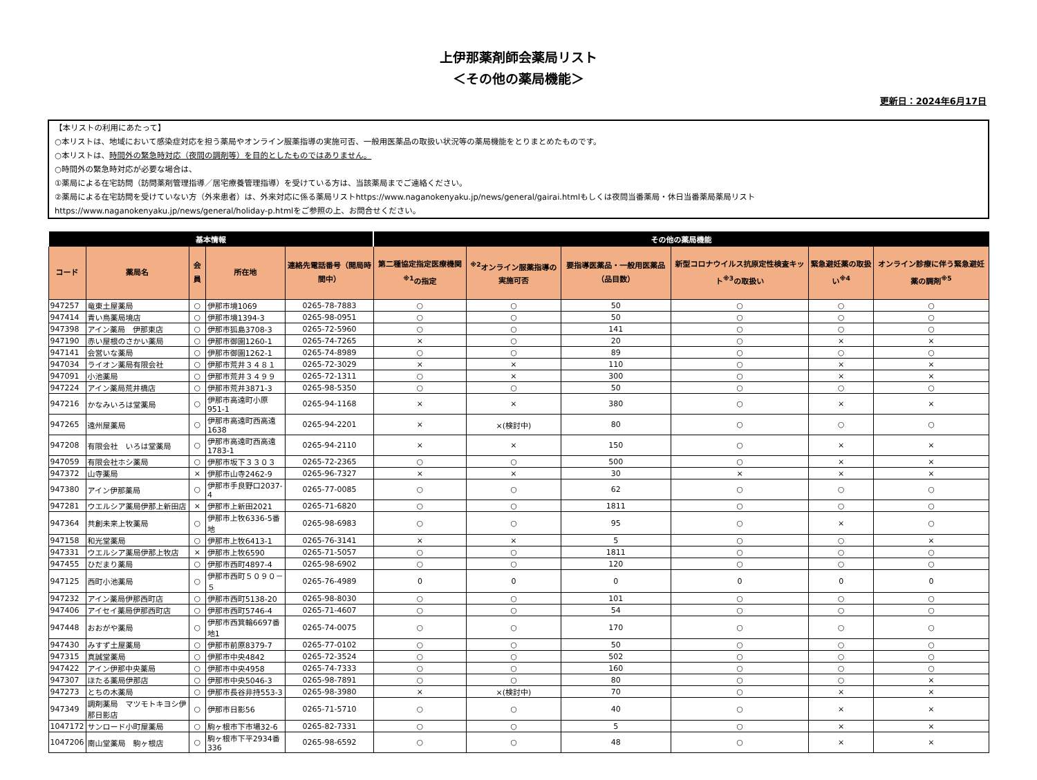上伊那薬剤師会薬局リスト
＜その他の薬局機能＞
更新日：2024年6月17日
【本リストの利用にあたって】
○本リストは、地域において感染症対応を担う薬局やオンライン服薬指導の実施可否、一般用医薬品の取扱い状況等の薬局機能をとりまとめたものです。
○本リストは、時間外の緊急時対応（夜間の調剤等）を目的としたものではありません。
○時間外の緊急時対応が必要な場合は、
①薬局による在宅訪問（訪問薬剤管理指導／居宅療養管理指導）を受けている方は、当該薬局までご連絡ください。
②薬局による在宅訪問を受けていない方（外来患者）は、外来対応に係る薬局リストhttps://www.naganokenyaku.jp/news/general/gairai.htmlもしくは夜間当番薬局・休日当番薬局薬局リスト
https://www.naganokenyaku.jp/news/general/holiday-p.htmlをご参照の上、お問合せください。
| 基本情報 | | | | | その他の薬局機能 | | | | | |
| --- | --- | --- | --- | --- | --- | --- | --- | --- | --- | --- |
| コード | 薬局名 | 会員 | 所在地 | 連絡先電話番号（開局時間中） | 第二種協定指定医療機関<sup>※1</sup>の指定 | <sup>※2</sup>オンライン服薬指導の実施可否 | 要指導医薬品・一般用医薬品（品目数） | 新型コロナウイルス抗原定性検査キット<sup>※3</sup>の取扱い | 緊急避妊薬の取扱い<sup>※4</sup> | オンライン診療に伴う緊急避妊薬の調剤<sup>※5</sup> |
| 947257 | 竜東土屋薬局 | ○ | 伊那市境1069 | 0265-78-7883 | ○ | ○ | 50 | ○ | ○ | ○ |
| 947414 | 青い鳥薬局境店 | ○ | 伊那市境1394-3 | 0265-98-0951 | ○ | ○ | 50 | ○ | ○ | ○ |
| 947398 | アイン薬局 伊那東店 | ○ | 伊那市狐島3708-3 | 0265-72-5960 | ○ | ○ | 141 | ○ | ○ | ○ |
| 947190 | 赤い屋根のさかい薬局 | ○ | 伊那市御園1260-1 | 0265-74-7265 | × | ○ | 20 | ○ | × | × |
| 947141 | 会営いな薬局 | ○ | 伊那市御園1262-1 | 0265-74-8989 | ○ | ○ | 89 | ○ | ○ | ○ |
| 947034 | ライオン薬局有限会社 | ○ | 伊那市荒井３４８１ | 0265-72-3029 | × | × | 110 | ○ | × | × |
| 947091 | 小池薬局 | ○ | 伊那市荒井３４９９ | 0265-72-1311 | ○ | × | 300 | ○ | × | × |
| 947224 | アイン薬局荒井橋店 | ○ | 伊那市荒井3871-3 | 0265-98-5350 | ○ | ○ | 50 | ○ | ○ | ○ |
| 947216 | かなみいろは堂薬局 | ○ | 伊那市高遠町小原951-1 | 0265-94-1168 | × | × | 380 | ○ | × | × |
| 947265 | 遠州屋薬局 | ○ | 伊那市高遠町西高遠1638 | 0265-94-2201 | × | ×(検討中) | 80 | ○ | ○ | ○ |
| 947208 | 有限会社 いろは堂薬局 | ○ | 伊那市高遠町西高遠1783-1 | 0265-94-2110 | × | × | 150 | ○ | × | × |
| 947059 | 有限会社ホシ薬局 | ○ | 伊那市坂下３３０３ | 0265-72-2365 | ○ | ○ | 500 | ○ | × | × |
| 947372 | 山寺薬局 | × | 伊那市山寺2462-9 | 0265-96-7327 | × | × | 30 | × | × | × |
| 947380 | アイン伊那薬局 | ○ | 伊那市手良野口2037-4 | 0265-77-0085 | ○ | ○ | 62 | ○ | ○ | ○ |
| 947281 | ウエルシア薬局伊那上新田店 | × | 伊那市上新田2021 | 0265-71-6820 | ○ | ○ | 1811 | ○ | ○ | ○ |
| 947364 | 共創未来上牧薬局 | ○ | 伊那市上牧6336-5番地 | 0265-98-6983 | ○ | ○ | 95 | ○ | × | ○ |
| 947158 | 和光堂薬局 | ○ | 伊那市上牧6413-1 | 0265-76-3141 | × | × | 5 | ○ | ○ | × |
| 947331 | ウエルシア薬局伊那上牧店 | × | 伊那市上牧6590 | 0265-71-5057 | ○ | ○ | 1811 | ○ | ○ | ○ |
| 947455 | ひだまり薬局 | ○ | 伊那市西町4897-4 | 0265-98-6902 | ○ | ○ | 120 | ○ | ○ | ○ |
| 947125 | 西町小池薬局 | ○ | 伊那市西町５０９０－５ | 0265-76-4989 | 0 | 0 | 0 | 0 | 0 | 0 |
| 947232 | アイン薬局伊那西町店 | ○ | 伊那市西町5138-20 | 0265-98-8030 | ○ | ○ | 101 | ○ | ○ | ○ |
| 947406 | アイセイ薬局伊那西町店 | ○ | 伊那市西町5746-4 | 0265-71-4607 | ○ | ○ | 54 | ○ | ○ | ○ |
| 947448 | おおがや薬局 | ○ | 伊那市西箕輪6697番地1 | 0265-74-0075 | ○ | ○ | 170 | ○ | ○ | ○ |
| 947430 | みすず土屋薬局 | ○ | 伊那市前原8379-7 | 0265-77-0102 | ○ | ○ | 50 | ○ | ○ | ○ |
| 947315 | 真誠堂薬局 | ○ | 伊那市中央4842 | 0265-72-3524 | ○ | ○ | 502 | ○ | ○ | ○ |
| 947422 | アイン伊那中央薬局 | ○ | 伊那市中央4958 | 0265-74-7333 | ○ | ○ | 160 | ○ | ○ | ○ |
| 947307 | ほたる薬局伊那店 | ○ | 伊那市中央5046-3 | 0265-98-7891 | ○ | ○ | 80 | ○ | ○ | × |
| 947273 | とちの木薬局 | ○ | 伊那市長谷非持553-3 | 0265-98-3980 | × | ×(検討中) | 70 | ○ | × | × |
| 947349 | 調剤薬局 マツモトキヨシ伊那日影店 | ○ | 伊那市日影56 | 0265-71-5710 | ○ | ○ | 40 | ○ | × | × |
| 1047172 | サンロード小町屋薬局 | ○ | 駒ヶ根市下市場32-6 | 0265-82-7331 | ○ | ○ | 5 | ○ | × | × |
| 1047206 | 南山堂薬局 駒ヶ根店 | ○ | 駒ヶ根市下平2934番336 | 0265-98-6592 | ○ | ○ | 48 | ○ | × | × |